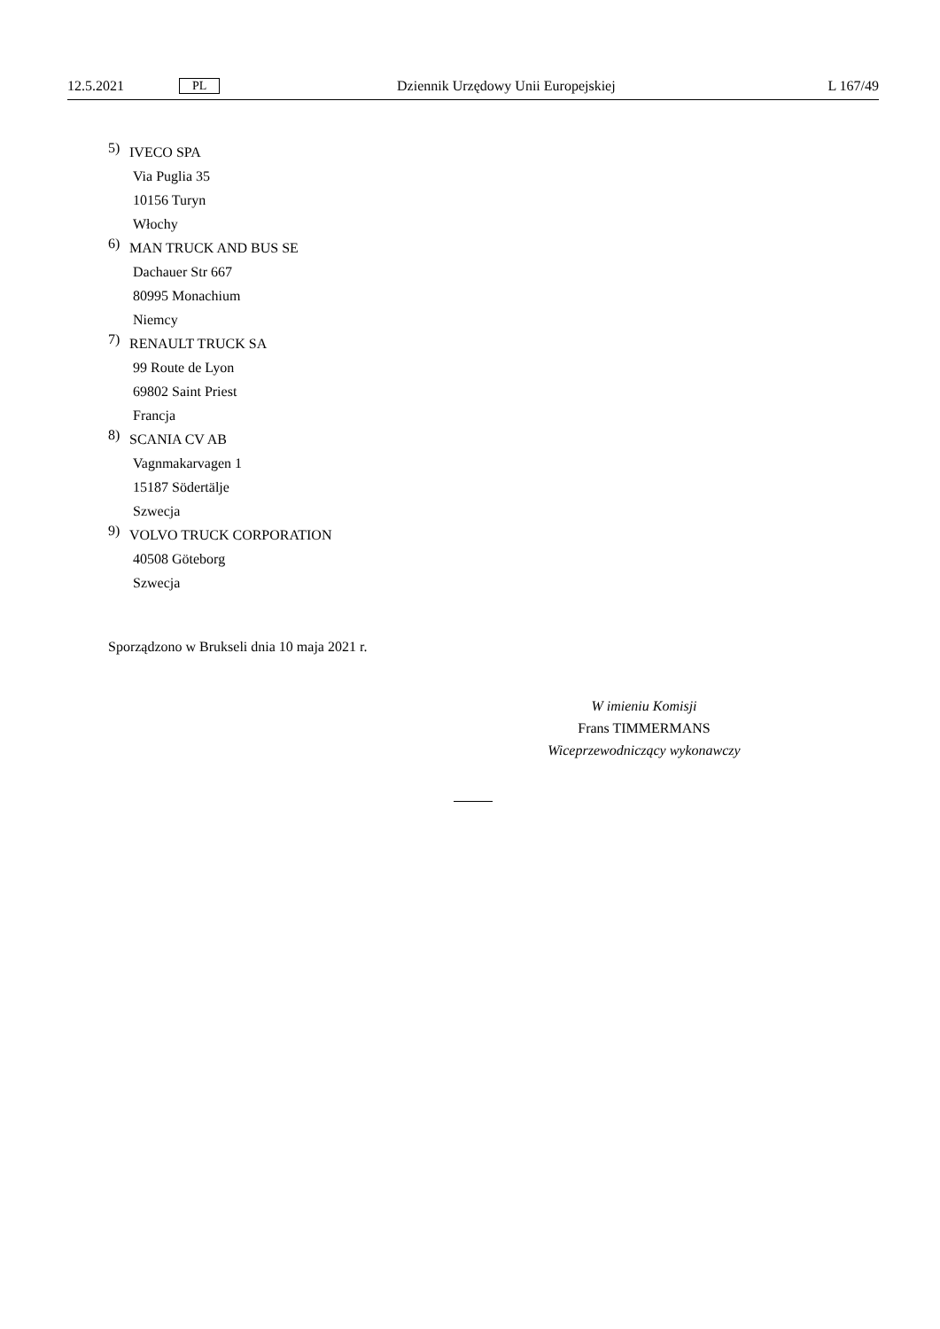12.5.2021 PL Dziennik Urzędowy Unii Europejskiej L 167/49
5)
IVECO SPA
Via Puglia 35
10156 Turyn
Włochy
6)
MAN TRUCK AND BUS SE
Dachauer Str 667
80995 Monachium
Niemcy
7)
RENAULT TRUCK SA
99 Route de Lyon
69802 Saint Priest
Francja
8)
SCANIA CV AB
Vagnmakarvagen 1
15187 Södertälje
Szwecja
9)
VOLVO TRUCK CORPORATION
40508 Göteborg
Szwecja
Sporządzono w Brukseli dnia 10 maja 2021 r.
W imieniu Komisji
Frans TIMMERMANS
Wiceprzewodniczący wykonawczy